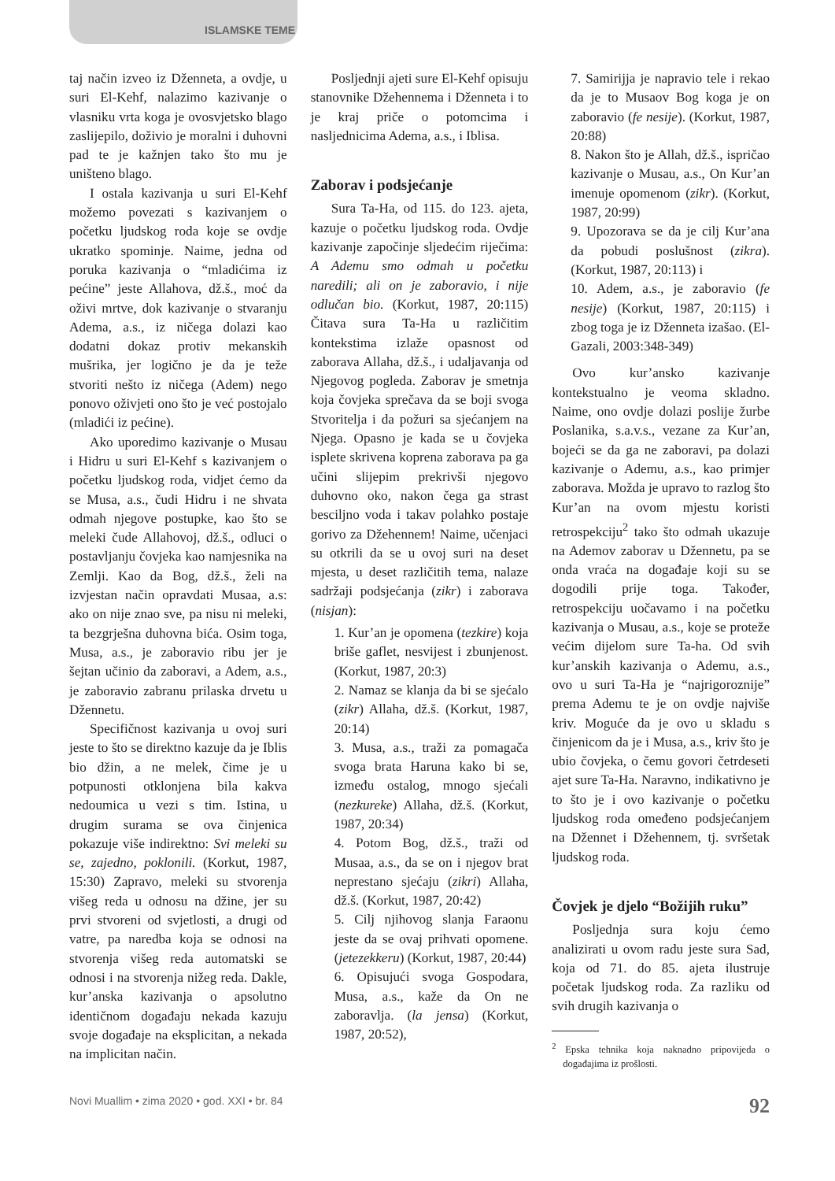ISLAMSKE TEME
taj način izveo iz Dženneta, a ovdje, u suri El-Kehf, nalazimo kazivanje o vlasniku vrta koga je ovosvjetsko blago zaslijepilo, doživio je moralni i duhovni pad te je kažnjen tako što mu je uništeno blago.
I ostala kazivanja u suri El-Kehf možemo povezati s kazivanjem o početku ljudskog roda koje se ovdje ukratko spominje. Naime, jedna od poruka kazivanja o “mladićima iz pećine” jeste Allahova, dž.š., moć da oživi mrtve, dok kazivanje o stvaranju Adema, a.s., iz ničega dolazi kao dodatni dokaz protiv mekanskih mušrika, jer logično je da je teže stvoriti nešto iz ničega (Adem) nego ponovo oživjeti ono što je već postojalo (mladići iz pećine).
Ako uporedimo kazivanje o Musau i Hidru u suri El-Kehf s kazivanjem o početku ljudskog roda, vidjet ćemo da se Musa, a.s., čudi Hidru i ne shvata odmah njegove postupke, kao što se meleki čude Allahovoj, dž.š., odluci o postavljanju čovjeka kao namjesnika na Zemlji. Kao da Bog, dž.š., želi na izvjestan način opravdati Musaa, a.s: ako on nije znao sve, pa nisu ni meleki, ta bezgrješna duhovna bića. Osim toga, Musa, a.s., je zaboravio ribu jer je šejtan učinio da zaboravi, a Adem, a.s., je zaboravio zabranu prilaska drvetu u Džennetu.
Specifičnost kazivanja u ovoj suri jeste to što se direktno kazuje da je Iblis bio džin, a ne melek, čime je u potpunosti otklonjena bila kakva nedoumica u vezi s tim. Istina, u drugim surama se ova činjenica pokazuje više indirektno: Svi meleki su se, zajedno, poklonili. (Korkut, 1987, 15:30) Zapravo, meleki su stvorenja višeg reda u odnosu na džine, jer su prvi stvoreni od svjetlosti, a drugi od vatre, pa naredba koja se odnosi na stvorenja višeg reda automatski se odnosi i na stvorenja nižeg reda. Dakle, kur’anska kazivanja o apsolutno identičnom događaju nekada kazuju svoje događaje na eksplicitan, a nekada na implicitan način.
Posljednji ajeti sure El-Kehf opisuju stanovnike Džehennema i Dženneta i to je kraj priče o potomcima i nasljednicima Adema, a.s., i Iblisa.
Zaborav i podsjećanje
Sura Ta-Ha, od 115. do 123. ajeta, kazuje o početku ljudskog roda. Ovdje kazivanje započinje sljedećim riječima: A Ademu smo odmah u početku naredili; ali on je zaboravio, i nije odlučan bio. (Korkut, 1987, 20:115) Čitava sura Ta-Ha u različitim kontekstima izlaže opasnost od zaborava Allaha, dž.š., i udaljavanja od Njegovog pogleda. Zaborav je smetnja koja čovjeka sprečava da se boji svoga Stvoritelja i da požuri sa sjećanjem na Njega. Opasno je kada se u čovjeka isplete skrivena koprena zaborava pa ga učini slijepim prekrivši njegovo duhovno oko, nakon čega ga strast besciljno voda i takav polahko postaje gorivo za Džehennem! Naime, učenjaci su otkrili da se u ovoj suri na deset mjesta, u deset različitih tema, nalaze sadržaji podsjećanja (zikr) i zaborava (nisjan):
1. Kur’an je opomena (tezkire) koja briše gaflet, nesvijest i zbunjenost. (Korkut, 1987, 20:3)
2. Namaz se klanja da bi se sjećalo (zikr) Allaha, dž.š. (Korkut, 1987, 20:14)
3. Musa, a.s., traži za pomagača svoga brata Haruna kako bi se, između ostalog, mnogo sjećali (nezkureke) Allaha, dž.š. (Korkut, 1987, 20:34)
4. Potom Bog, dž.š., traži od Musaa, a.s., da se on i njegov brat neprestano sjećaju (zikri) Allaha, dž.š. (Korkut, 1987, 20:42)
5. Cilj njihovog slanja Faraonu jeste da se ovaj prihvati opomene. (jetezekkeru) (Korkut, 1987, 20:44)
6. Opisujući svoga Gospodara, Musa, a.s., kaže da On ne zaboravlja. (la jensa) (Korkut, 1987, 20:52),
7. Samirijja je napravio tele i rekao da je to Musaov Bog koga je on zaboravio (fe nesije). (Korkut, 1987, 20:88)
8. Nakon što je Allah, dž.š., ispričao kazivanje o Musau, a.s., On Kur’an imenuje opomenom (zikr). (Korkut, 1987, 20:99)
9. Upozorava se da je cilj Kur’ana da pobudi poslušnost (zikra). (Korkut, 1987, 20:113) i
10. Adem, a.s., je zaboravio (fe nesije) (Korkut, 1987, 20:115) i zbog toga je iz Dženneta izašao. (El-Gazali, 2003:348-349)
Ovo kur’ansko kazivanje kontekstualno je veoma skladno. Naime, ono ovdje dolazi poslije žurbe Poslanika, s.a.v.s., vezane za Kur’an, bojeći se da ga ne zaboravi, pa dolazi kazivanje o Ademu, a.s., kao primjer zaborava. Možda je upravo to razlog što Kur’an na ovom mjestu koristi retrospekciju<sup>2</sup> tako što odmah ukazuje na Ademov zaborav u Džennetu, pa se onda vraća na događaje koji su se dogodili prije toga. Također, retrospekciju uočavamo i na početku kazivanja o Musau, a.s., koje se proteže većim dijelom sure Ta-ha. Od svih kur’anskih kazivanja o Ademu, a.s., ovo u suri Ta-Ha je “najrigoroznije” prema Ademu te je on ovdje najviše kriv. Moguće da je ovo u skladu s činjenicom da je i Musa, a.s., kriv što je ubio čovjeka, o čemu govori četrdeseti ajet sure Ta-Ha. Naravno, indikativno je to što je i ovo kazivanje o početku ljudskog roda omeđeno podsjećanjem na Džennet i Džehennem, tj. svršetak ljudskog roda.
Čovjek je djelo “Božijih ruku”
Posljednja sura koju ćemo analizirati u ovom radu jeste sura Sad, koja od 71. do 85. ajeta ilustruje početak ljudskog roda. Za razliku od svih drugih kazivanja o
<sup>2</sup> Epska tehnika koja naknadno pripovijeda o događajima iz prošlosti.
Novi Muallim • zima 2020 • god. XXI • br. 84 92